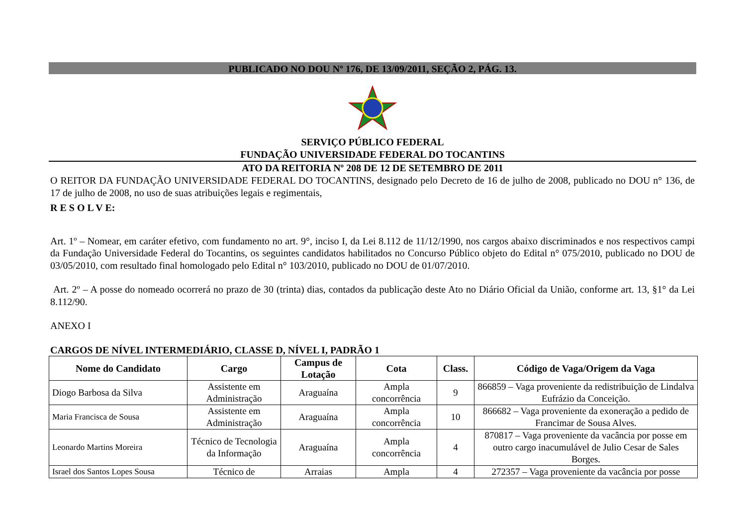PUBLICADO NO DOU Nº 176, DE 13/09/2011, SEÇÃO 2, PÁG. 13.
SERVIÇO PÚBLICO FEDERAL
FUNDAÇÃO UNIVERSIDADE FEDERAL DO TOCANTINS
ATO DA REITORIA Nº 208 DE 12 DE SETEMBRO DE 2011
O REITOR DA FUNDAÇÃO UNIVERSIDADE FEDERAL DO TOCANTINS, designado pelo Decreto de 16 de julho de 2008, publicado no DOU n° 136, de 17 de julho de 2008, no uso de suas atribuições legais e regimentais,
R E S O L V E:
Art. 1º – Nomear, em caráter efetivo, com fundamento no art. 9°, inciso I, da Lei 8.112 de 11/12/1990, nos cargos abaixo discriminados e nos respectivos campi da Fundação Universidade Federal do Tocantins, os seguintes candidatos habilitados no Concurso Público objeto do Edital n° 075/2010, publicado no DOU de 03/05/2010, com resultado final homologado pelo Edital n° 103/2010, publicado no DOU de 01/07/2010.
Art. 2º – A posse do nomeado ocorrerá no prazo de 30 (trinta) dias, contados da publicação deste Ato no Diário Oficial da União, conforme art. 13, §1° da Lei 8.112/90.
ANEXO I
CARGOS DE NÍVEL INTERMEDIÁRIO, CLASSE D, NÍVEL I, PADRÃO 1
| Nome do Candidato | Cargo | Campus de Lotação | Cota | Class. | Código de Vaga/Origem da Vaga |
| --- | --- | --- | --- | --- | --- |
| Diogo Barbosa da Silva | Assistente em Administração | Araguaína | Ampla concorrência | 9 | 866859 – Vaga proveniente da redistribuição de Lindalva Eufrázio da Conceição. |
| Maria Francisca de Sousa | Assistente em Administração | Araguaína | Ampla concorrência | 10 | 866682 – Vaga proveniente da exoneração a pedido de Francimar de Sousa Alves. |
| Leonardo Martins Moreira | Técnico de Tecnologia da Informação | Araguaína | Ampla concorrência | 4 | 870817 – Vaga proveniente da vacância por posse em outro cargo inacumulável de Julio Cesar de Sales Borges. |
| Israel dos Santos Lopes Sousa | Técnico de | Arraias | Ampla | 4 | 272357 – Vaga proveniente da vacância por posse |